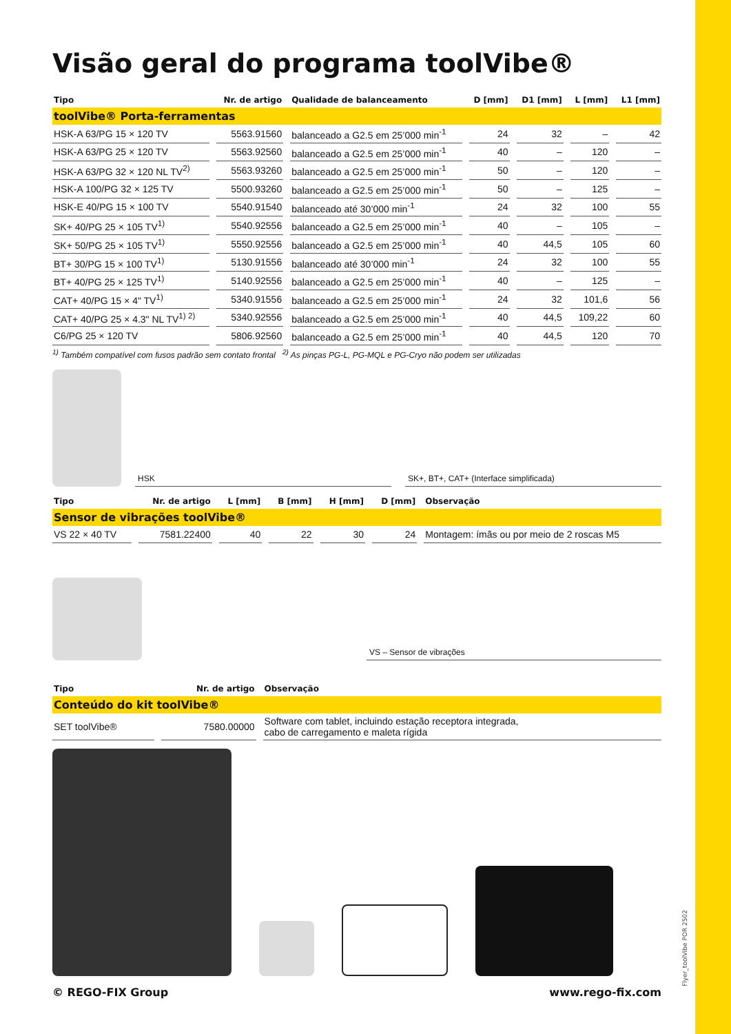Flyer_toolVibe POR 2502
Visão geral do programa toolVibe®
| Tipo | Nr. de artigo | Qualidade de balanceamento | D [mm] | D1 [mm] | L [mm] | L1 [mm] |
| --- | --- | --- | --- | --- | --- | --- |
| toolVibe® Porta-ferramentas | | | | | | |
| HSK-A 63/PG 15 × 120 TV | 5563.91560 | balanceado a G2.5 em 25’000 min<sup>-1</sup> | 24 | 32 | – | 42 |
| HSK-A 63/PG 25 × 120 TV | 5563.92560 | balanceado a G2.5 em 25’000 min<sup>-1</sup> | 40 | – | 120 | – |
| HSK-A 63/PG 32 × 120 NL TV<sup>2)</sup> | 5563.93260 | balanceado a G2.5 em 25’000 min<sup>-1</sup> | 50 | – | 120 | – |
| HSK-A 100/PG 32 × 125 TV | 5500.93260 | balanceado a G2.5 em 25’000 min<sup>-1</sup> | 50 | – | 125 | – |
| HSK-E 40/PG 15 × 100 TV | 5540.91540 | balanceado até 30’000 min<sup>-1</sup> | 24 | 32 | 100 | 55 |
| SK+ 40/PG 25 × 105 TV<sup>1)</sup> | 5540.92556 | balanceado a G2.5 em 25’000 min<sup>-1</sup> | 40 | – | 105 | – |
| SK+ 50/PG 25 × 105 TV<sup>1)</sup> | 5550.92556 | balanceado a G2.5 em 25’000 min<sup>-1</sup> | 40 | 44,5 | 105 | 60 |
| BT+ 30/PG 15 × 100 TV<sup>1)</sup> | 5130.91556 | balanceado até 30’000 min<sup>-1</sup> | 24 | 32 | 100 | 55 |
| BT+ 40/PG 25 × 125 TV<sup>1)</sup> | 5140.92556 | balanceado a G2.5 em 25’000 min<sup>-1</sup> | 40 | – | 125 | – |
| CAT+ 40/PG 15 × 4" TV<sup>1)</sup> | 5340.91556 | balanceado a G2.5 em 25’000 min<sup>-1</sup> | 24 | 32 | 101,6 | 56 |
| CAT+ 40/PG 25 × 4.3" NL TV<sup>1) 2)</sup> | 5340.92556 | balanceado a G2.5 em 25’000 min<sup>-1</sup> | 40 | 44,5 | 109,22 | 60 |
| C6/PG 25 × 120 TV | 5806.92560 | balanceado a G2.5 em 25’000 min<sup>-1</sup> | 40 | 44,5 | 120 | 70 |
<sup>1)</sup> Também compatível com fusos padrão sem contato frontal <sup>2)</sup> As pinças PG-L, PG-MQL e PG-Cryo não podem ser utilizadas
HSK
SK+, BT+, CAT+ (Interface simplificada)
| Tipo | Nr. de artigo | L [mm] | B [mm] | H [mm] | D [mm] | Observação |
| --- | --- | --- | --- | --- | --- | --- |
| Sensor de vibrações toolVibe® | | | | | | |
| VS 22 × 40 TV | 7581.22400 | 40 | 22 | 30 | 24 | Montagem: ímãs ou por meio de 2 roscas M5 |
VS – Sensor de vibrações
| Tipo | Nr. de artigo | Observação |
| --- | --- | --- |
| Conteúdo do kit toolVibe® | | |
| SET toolVibe® | 7580.00000 | Software com tablet, incluindo estação receptora integrada, cabo de carregamento e maleta rígida |
© REGO-FIX Group www.rego-fix.com